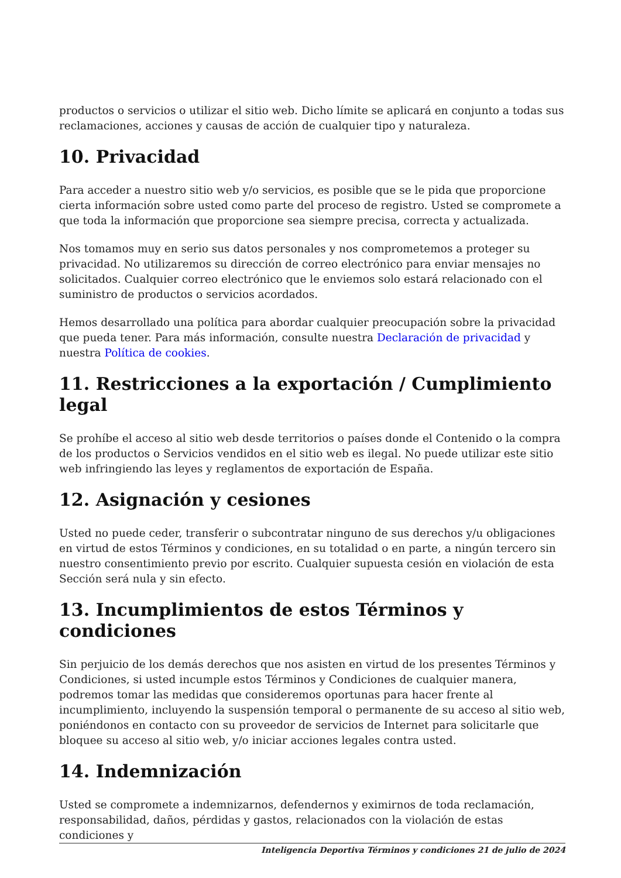productos o servicios o utilizar el sitio web. Dicho límite se aplicará en conjunto a todas sus reclamaciones, acciones y causas de acción de cualquier tipo y naturaleza.
10. Privacidad
Para acceder a nuestro sitio web y/o servicios, es posible que se le pida que proporcione cierta información sobre usted como parte del proceso de registro. Usted se compromete a que toda la información que proporcione sea siempre precisa, correcta y actualizada.
Nos tomamos muy en serio sus datos personales y nos comprometemos a proteger su privacidad. No utilizaremos su dirección de correo electrónico para enviar mensajes no solicitados. Cualquier correo electrónico que le enviemos solo estará relacionado con el suministro de productos o servicios acordados.
Hemos desarrollado una política para abordar cualquier preocupación sobre la privacidad que pueda tener. Para más información, consulte nuestra Declaración de privacidad y nuestra Política de cookies.
11. Restricciones a la exportación / Cumplimiento legal
Se prohíbe el acceso al sitio web desde territorios o países donde el Contenido o la compra de los productos o Servicios vendidos en el sitio web es ilegal. No puede utilizar este sitio web infringiendo las leyes y reglamentos de exportación de España.
12. Asignación y cesiones
Usted no puede ceder, transferir o subcontratar ninguno de sus derechos y/u obligaciones en virtud de estos Términos y condiciones, en su totalidad o en parte, a ningún tercero sin nuestro consentimiento previo por escrito. Cualquier supuesta cesión en violación de esta Sección será nula y sin efecto.
13. Incumplimientos de estos Términos y condiciones
Sin perjuicio de los demás derechos que nos asisten en virtud de los presentes Términos y Condiciones, si usted incumple estos Términos y Condiciones de cualquier manera, podremos tomar las medidas que consideremos oportunas para hacer frente al incumplimiento, incluyendo la suspensión temporal o permanente de su acceso al sitio web, poniéndonos en contacto con su proveedor de servicios de Internet para solicitarle que bloquee su acceso al sitio web, y/o iniciar acciones legales contra usted.
14. Indemnización
Usted se compromete a indemnizarnos, defendernos y eximirnos de toda reclamación, responsabilidad, daños, pérdidas y gastos, relacionados con la violación de estas condiciones y
Inteligencia Deportiva Términos y condiciones 21 de julio de 2024